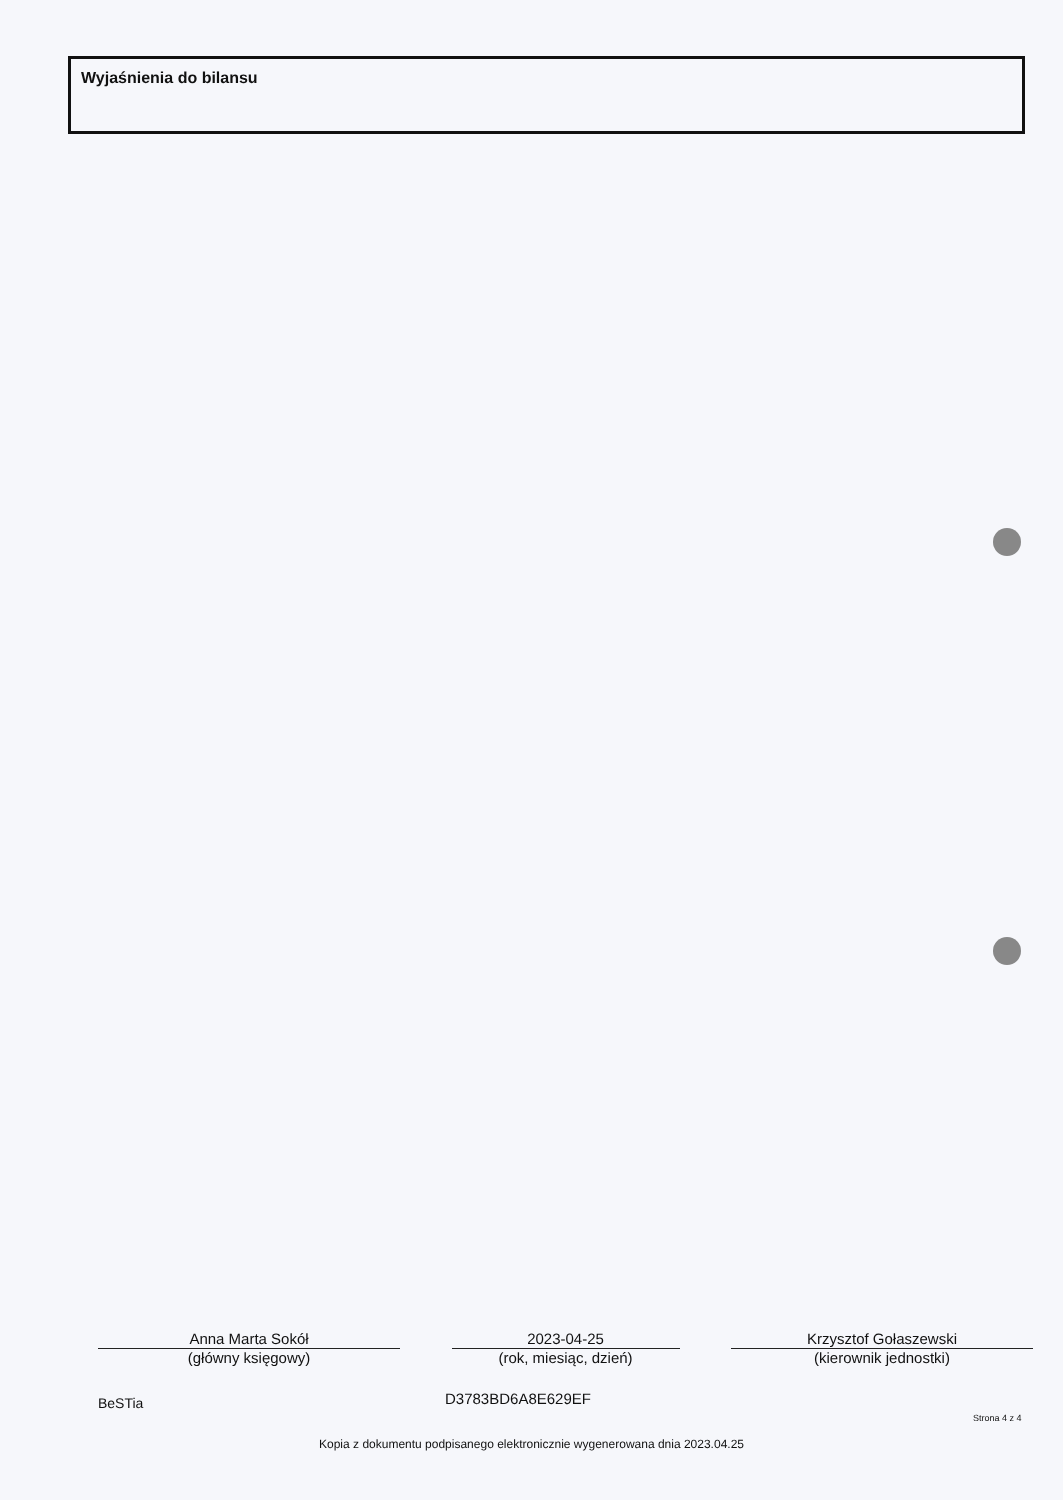Wyjaśnienia do bilansu
Anna Marta Sokół
(główny księgowy)
2023-04-25
(rok, miesiąc, dzień)
Krzysztof Gołaszewski
(kierownik jednostki)
BeSTia D3783BD6A8E629EF
Strona 4 z 4
Kopia z dokumentu podpisanego elektronicznie wygenerowana dnia 2023.04.25